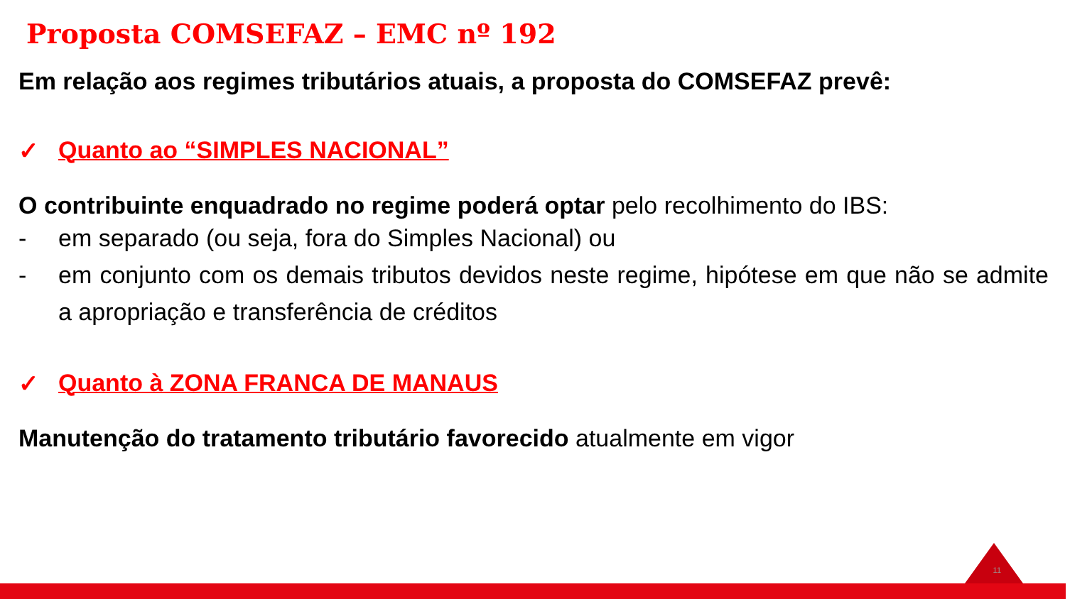Proposta COMSEFAZ – EMC nº 192
Em relação aos regimes tributários atuais, a proposta do COMSEFAZ prevê:
✓ Quanto ao “SIMPLES NACIONAL”
O contribuinte enquadrado no regime poderá optar pelo recolhimento do IBS:
- em separado (ou seja, fora do Simples Nacional) ou
- em conjunto com os demais tributos devidos neste regime, hipótese em que não se admite a apropriação e transferência de créditos
✓ Quanto à ZONA FRANCA DE MANAUS
Manutenção do tratamento tributário favorecido atualmente em vigor
11